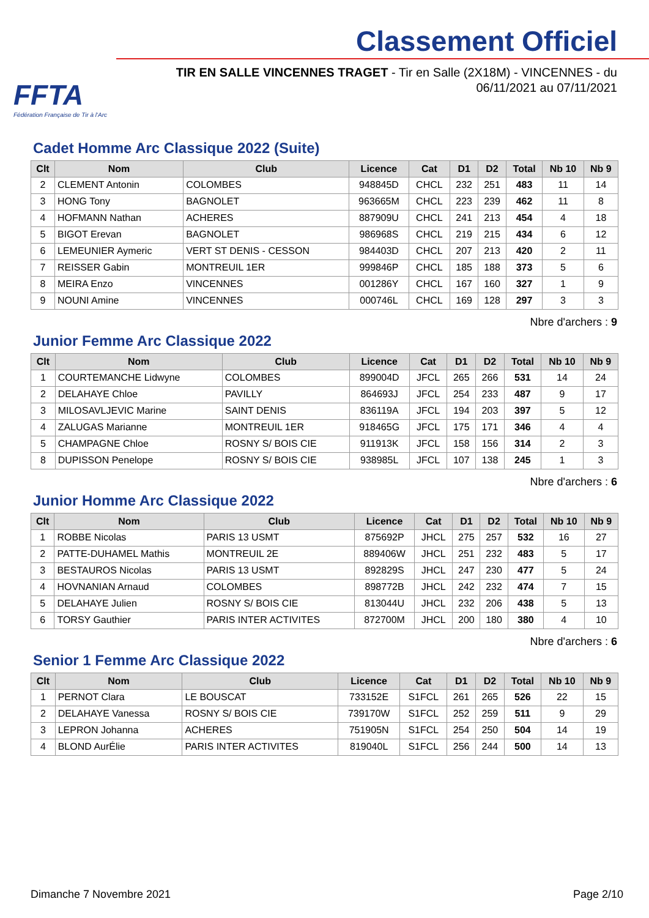FFTA
Fédération Française de Tir à l'Arc
Classement Officiel
TIR EN SALLE VINCENNES TRAGET - Tir en Salle (2X18M) - VINCENNES - du 06/11/2021 au 07/11/2021
Cadet Homme Arc Classique 2022 (Suite)
| Clt | Nom | Club | Licence | Cat | D1 | D2 | Total | Nb 10 | Nb 9 |
| --- | --- | --- | --- | --- | --- | --- | --- | --- | --- |
| 2 | CLEMENT Antonin | COLOMBES | 948845D | CHCL | 232 | 251 | 483 | 11 | 14 |
| 3 | HONG Tony | BAGNOLET | 963665M | CHCL | 223 | 239 | 462 | 11 | 8 |
| 4 | HOFMANN Nathan | ACHERES | 887909U | CHCL | 241 | 213 | 454 | 4 | 18 |
| 5 | BIGOT Erevan | BAGNOLET | 986968S | CHCL | 219 | 215 | 434 | 6 | 12 |
| 6 | LEMEUNIER Aymeric | VERT ST DENIS - CESSON | 984403D | CHCL | 207 | 213 | 420 | 2 | 11 |
| 7 | REISSER Gabin | MONTREUIL 1ER | 999846P | CHCL | 185 | 188 | 373 | 5 | 6 |
| 8 | MEIRA Enzo | VINCENNES | 001286Y | CHCL | 167 | 160 | 327 | 1 | 9 |
| 9 | NOUNI Amine | VINCENNES | 000746L | CHCL | 169 | 128 | 297 | 3 | 3 |
Nbre d'archers : 9
Junior Femme Arc Classique 2022
| Clt | Nom | Club | Licence | Cat | D1 | D2 | Total | Nb 10 | Nb 9 |
| --- | --- | --- | --- | --- | --- | --- | --- | --- | --- |
| 1 | COURTEMANCHE Lidwyne | COLOMBES | 899004D | JFCL | 265 | 266 | 531 | 14 | 24 |
| 2 | DELAHAYE Chloe | PAVILLY | 864693J | JFCL | 254 | 233 | 487 | 9 | 17 |
| 3 | MILOSAVLJEVIC Marine | SAINT DENIS | 836119A | JFCL | 194 | 203 | 397 | 5 | 12 |
| 4 | ZALUGAS Marianne | MONTREUIL 1ER | 918465G | JFCL | 175 | 171 | 346 | 4 | 4 |
| 5 | CHAMPAGNE Chloe | ROSNY S/ BOIS CIE | 911913K | JFCL | 158 | 156 | 314 | 2 | 3 |
| 8 | DUPISSON Penelope | ROSNY S/ BOIS CIE | 938985L | JFCL | 107 | 138 | 245 | 1 | 3 |
Nbre d'archers : 6
Junior Homme Arc Classique 2022
| Clt | Nom | Club | Licence | Cat | D1 | D2 | Total | Nb 10 | Nb 9 |
| --- | --- | --- | --- | --- | --- | --- | --- | --- | --- |
| 1 | ROBBE Nicolas | PARIS 13 USMT | 875692P | JHCL | 275 | 257 | 532 | 16 | 27 |
| 2 | PATTE-DUHAMEL Mathis | MONTREUIL 2E | 889406W | JHCL | 251 | 232 | 483 | 5 | 17 |
| 3 | BESTAUROS Nicolas | PARIS 13 USMT | 892829S | JHCL | 247 | 230 | 477 | 5 | 24 |
| 4 | HOVNANIAN Arnaud | COLOMBES | 898772B | JHCL | 242 | 232 | 474 | 7 | 15 |
| 5 | DELAHAYE Julien | ROSNY S/ BOIS CIE | 813044U | JHCL | 232 | 206 | 438 | 5 | 13 |
| 6 | TORSY Gauthier | PARIS INTER ACTIVITES | 872700M | JHCL | 200 | 180 | 380 | 4 | 10 |
Nbre d'archers : 6
Senior 1 Femme Arc Classique 2022
| Clt | Nom | Club | Licence | Cat | D1 | D2 | Total | Nb 10 | Nb 9 |
| --- | --- | --- | --- | --- | --- | --- | --- | --- | --- |
| 1 | PERNOT Clara | LE BOUSCAT | 733152E | S1FCL | 261 | 265 | 526 | 22 | 15 |
| 2 | DELAHAYE Vanessa | ROSNY S/ BOIS CIE | 739170W | S1FCL | 252 | 259 | 511 | 9 | 29 |
| 3 | LEPRON Johanna | ACHERES | 751905N | S1FCL | 254 | 250 | 504 | 14 | 19 |
| 4 | BLOND AurÉlie | PARIS INTER ACTIVITES | 819040L | S1FCL | 256 | 244 | 500 | 14 | 13 |
Dimanche 7 Novembre 2021 Page 2/10